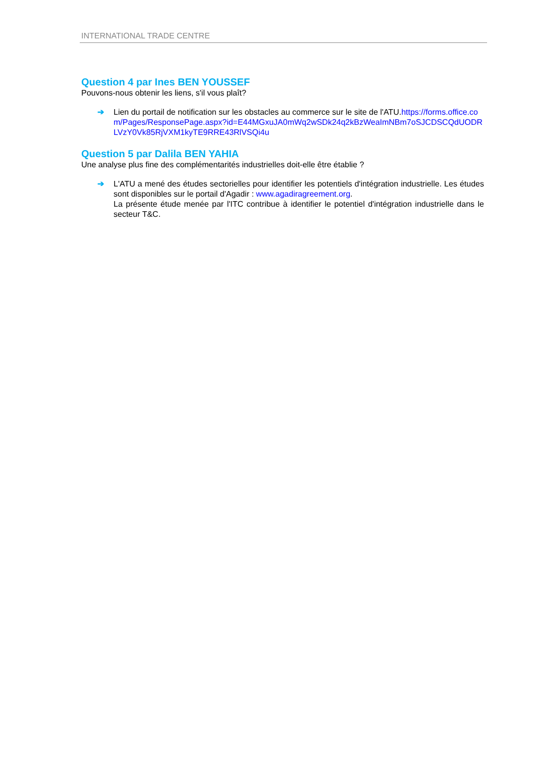INTERNATIONAL TRADE CENTRE
Question 4 par Ines BEN YOUSSEF
Pouvons-nous obtenir les liens, s'il vous plaît?
➔ Lien du portail de notification sur les obstacles au commerce sur le site de l'ATU.https://forms.office.com/Pages/ResponsePage.aspx?id=E44MGxuJA0mWq2wSDk24q2kBzWeaImNBm7oSJCDSCQdUODRLVzY0Vk85RjVXM1kyTE9RRE43RlVSQi4u
Question 5 par Dalila BEN YAHIA
Une analyse plus fine des complémentarités industrielles doit-elle être établie ?
➔ L'ATU a mené des études sectorielles pour identifier les potentiels d'intégration industrielle. Les études sont disponibles sur le portail d'Agadir : www.agadiragreement.org.
La présente étude menée par l'ITC contribue à identifier le potentiel d'intégration industrielle dans le secteur T&C.